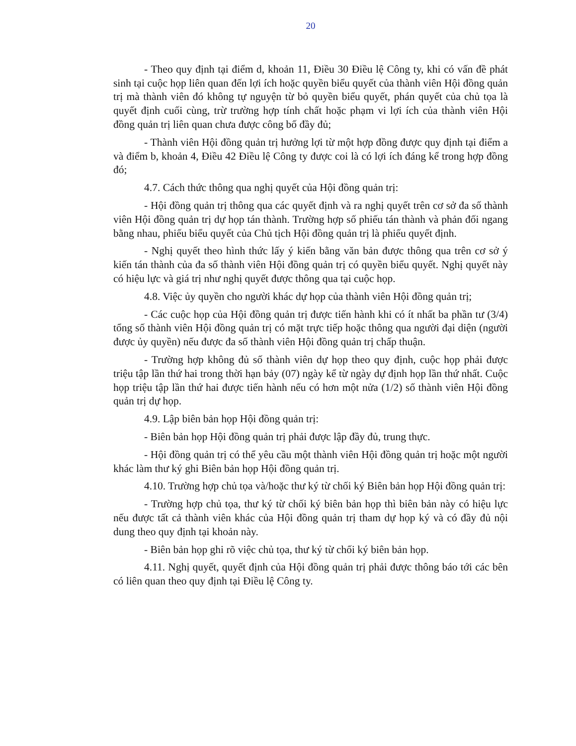20
- Theo quy định tại điểm d, khoản 11, Điều 30 Điều lệ Công ty, khi có vấn đề phát sinh tại cuộc họp liên quan đến lợi ích hoặc quyền biểu quyết của thành viên Hội đồng quản trị mà thành viên đó không tự nguyện từ bỏ quyền biểu quyết, phán quyết của chủ tọa là quyết định cuối cùng, trừ trường hợp tính chất hoặc phạm vi lợi ích của thành viên Hội đồng quản trị liên quan chưa được công bố đầy đủ;
- Thành viên Hội đồng quản trị hưởng lợi từ một hợp đồng được quy định tại điểm a và điểm b, khoản 4, Điều 42 Điều lệ Công ty được coi là có lợi ích đáng kể trong hợp đồng đó;
4.7. Cách thức thông qua nghị quyết của Hội đồng quản trị:
- Hội đồng quản trị thông qua các quyết định và ra nghị quyết trên cơ sở đa số thành viên Hội đồng quản trị dự họp tán thành. Trường hợp số phiếu tán thành và phản đối ngang bằng nhau, phiếu biểu quyết của Chủ tịch Hội đồng quản trị là phiếu quyết định.
- Nghị quyết theo hình thức lấy ý kiến bằng văn bản được thông qua trên cơ sở ý kiến tán thành của đa số thành viên Hội đồng quản trị có quyền biểu quyết. Nghị quyết này có hiệu lực và giá trị như nghị quyết được thông qua tại cuộc họp.
4.8. Việc ủy quyền cho người khác dự họp của thành viên Hội đồng quản trị;
- Các cuộc họp của Hội đồng quản trị được tiến hành khi có ít nhất ba phần tư (3/4) tổng số thành viên Hội đồng quản trị có mặt trực tiếp hoặc thông qua người đại diện (người được ủy quyền) nếu được đa số thành viên Hội đồng quản trị chấp thuận.
- Trường hợp không đủ số thành viên dự họp theo quy định, cuộc họp phải được triệu tập lần thứ hai trong thời hạn bảy (07) ngày kể từ ngày dự định họp lần thứ nhất. Cuộc họp triệu tập lần thứ hai được tiến hành nếu có hơn một nửa (1/2) số thành viên Hội đồng quản trị dự họp.
4.9. Lập biên bản họp Hội đồng quản trị:
- Biên bản họp Hội đồng quản trị phải được lập đầy đủ, trung thực.
- Hội đồng quản trị có thể yêu cầu một thành viên Hội đồng quản trị hoặc một người khác làm thư ký ghi Biên bản họp Hội đồng quản trị.
4.10. Trường hợp chủ tọa và/hoặc thư ký từ chối ký Biên bản họp Hội đồng quản trị:
- Trường hợp chủ tọa, thư ký từ chối ký biên bản họp thì biên bản này có hiệu lực nếu được tất cả thành viên khác của Hội đồng quản trị tham dự họp ký và có đầy đủ nội dung theo quy định tại khoản này.
- Biên bản họp ghi rõ việc chủ tọa, thư ký từ chối ký biên bản họp.
4.11. Nghị quyết, quyết định của Hội đồng quản trị phải được thông báo tới các bên có liên quan theo quy định tại Điều lệ Công ty.